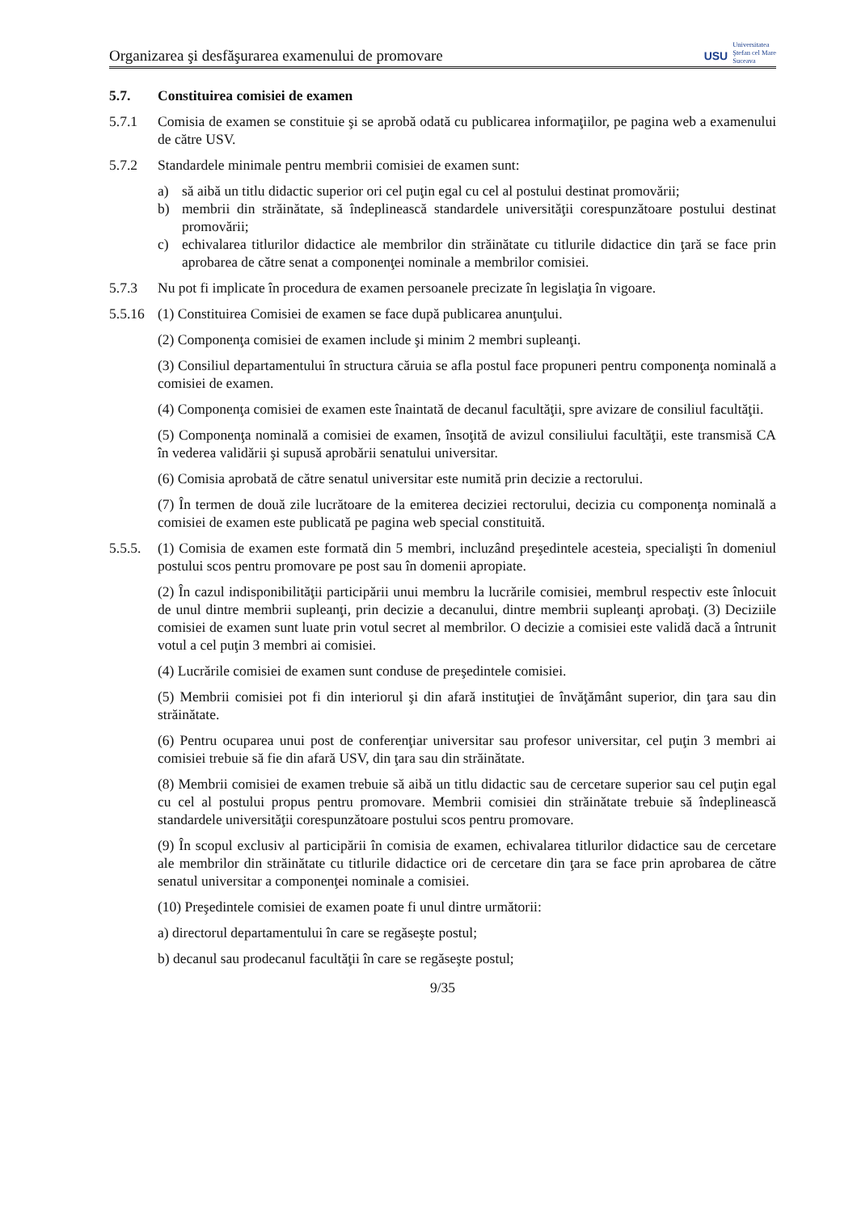Organizarea şi desfăşurarea examenului de promovare
USU
Universitatea
Ştefan cel Mare
Suceava
5.7. Constituirea comisiei de examen
5.7.1 Comisia de examen se constituie şi se aprobă odată cu publicarea informaţiilor, pe pagina web a examenului de către USV.
5.7.2 Standardele minimale pentru membrii comisiei de examen sunt:
a) să aibă un titlu didactic superior ori cel puţin egal cu cel al postului destinat promovării;
b) membrii din străinătate, să îndeplinească standardele universităţii corespunzătoare postului destinat promovării;
c) echivalarea titlurilor didactice ale membrilor din străinătate cu titlurile didactice din ţară se face prin aprobarea de către senat a componenţei nominale a membrilor comisiei.
5.7.3 Nu pot fi implicate în procedura de examen persoanele precizate în legislaţia în vigoare.
5.5.16
(1) Constituirea Comisiei de examen se face după publicarea anunţului.
(2) Componenţa comisiei de examen include şi minim 2 membri supleanţi.
(3) Consiliul departamentului în structura căruia se afla postul face propuneri pentru componenţa nominală a comisiei de examen.
(4) Componenţa comisiei de examen este înaintată de decanul facultăţii, spre avizare de consiliul facultăţii.
(5) Componenţa nominală a comisiei de examen, însoţită de avizul consiliului facultăţii, este transmisă CA în vederea validării şi supusă aprobării senatului universitar.
(6) Comisia aprobată de către senatul universitar este numită prin decizie a rectorului.
(7) În termen de două zile lucrătoare de la emiterea deciziei rectorului, decizia cu componenţa nominală a comisiei de examen este publicată pe pagina web special constituită.
5.5.5.
(1) Comisia de examen este formată din 5 membri, incluzând preşedintele acesteia, specialişti în domeniul postului scos pentru promovare pe post sau în domenii apropiate.
(2) În cazul indisponibilităţii participării unui membru la lucrările comisiei, membrul respectiv este înlocuit de unul dintre membrii supleanţi, prin decizie a decanului, dintre membrii supleanţi aprobaţi. (3) Deciziile comisiei de examen sunt luate prin votul secret al membrilor. O decizie a comisiei este validă dacă a întrunit votul a cel puţin 3 membri ai comisiei.
(4) Lucrările comisiei de examen sunt conduse de preşedintele comisiei.
(5) Membrii comisiei pot fi din interiorul şi din afară instituţiei de învăţământ superior, din ţara sau din străinătate.
(6) Pentru ocuparea unui post de conferenţiar universitar sau profesor universitar, cel puţin 3 membri ai comisiei trebuie să fie din afară USV, din ţara sau din străinătate.
(8) Membrii comisiei de examen trebuie să aibă un titlu didactic sau de cercetare superior sau cel puţin egal cu cel al postului propus pentru promovare. Membrii comisiei din străinătate trebuie să îndeplinească standardele universităţii corespunzătoare postului scos pentru promovare.
(9) În scopul exclusiv al participării în comisia de examen, echivalarea titlurilor didactice sau de cercetare ale membrilor din străinătate cu titlurile didactice ori de cercetare din ţara se face prin aprobarea de către senatul universitar a componenţei nominale a comisiei.
(10) Preşedintele comisiei de examen poate fi unul dintre următorii:
a) directorul departamentului în care se regăseşte postul;
b) decanul sau prodecanul facultăţii în care se regăseşte postul;
9/35